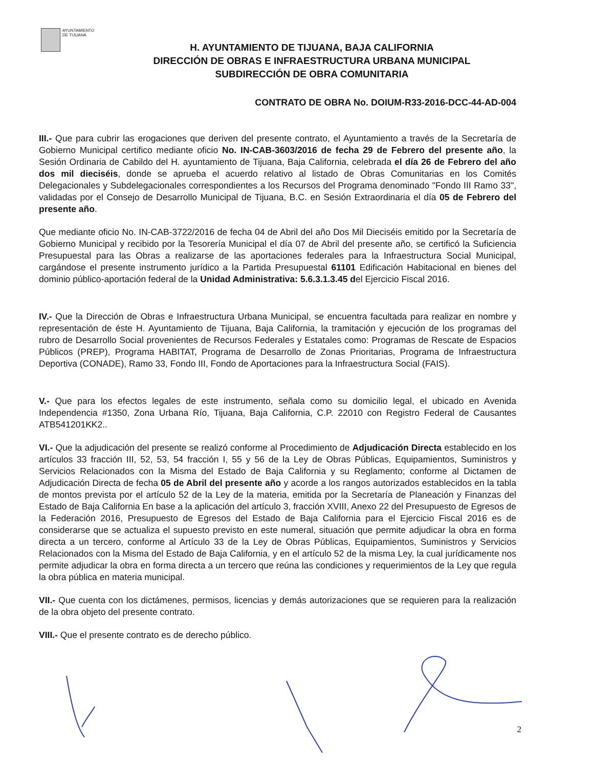AYUNTAMIENTO
DE TIJUANA
H. AYUNTAMIENTO DE TIJUANA, BAJA CALIFORNIA
DIRECCIÓN DE OBRAS E INFRAESTRUCTURA URBANA MUNICIPAL
SUBDIRECCIÓN DE OBRA COMUNITARIA
CONTRATO DE OBRA No. DOIUM-R33-2016-DCC-44-AD-004
III.- Que para cubrir las erogaciones que deriven del presente contrato, el Ayuntamiento a través de la Secretaría de Gobierno Municipal certifico mediante oficio No. IN-CAB-3603/2016 de fecha 29 de Febrero del presente año, la Sesión Ordinaria de Cabildo del H. ayuntamiento de Tijuana, Baja California, celebrada el día 26 de Febrero del año dos mil dieciséis, donde se aprueba el acuerdo relativo al listado de Obras Comunitarias en los Comités Delegacionales y Subdelegacionales correspondientes a los Recursos del Programa denominado "Fondo III Ramo 33", validadas por el Consejo de Desarrollo Municipal de Tijuana, B.C. en Sesión Extraordinaria el día 05 de Febrero del presente año.
Que mediante oficio No. IN-CAB-3722/2016 de fecha 04 de Abril del año Dos Mil Dieciséis emitido por la Secretaría de Gobierno Municipal y recibido por la Tesorería Municipal el día 07 de Abril del presente año, se certificó la Suficiencia Presupuestal para las Obras a realizarse de las aportaciones federales para la Infraestructura Social Municipal, cargándose el presente instrumento jurídico a la Partida Presupuestal 61101 Edificación Habitacional en bienes del dominio público-aportación federal de la Unidad Administrativa: 5.6.3.1.3.45 del Ejercicio Fiscal 2016.
IV.- Que la Dirección de Obras e Infraestructura Urbana Municipal, se encuentra facultada para realizar en nombre y representación de éste H. Ayuntamiento de Tijuana, Baja California, la tramitación y ejecución de los programas del rubro de Desarrollo Social provenientes de Recursos Federales y Estatales como: Programas de Rescate de Espacios Públicos (PREP), Programa HABITAT, Programa de Desarrollo de Zonas Prioritarias, Programa de Infraestructura Deportiva (CONADE), Ramo 33, Fondo III, Fondo de Aportaciones para la Infraestructura Social (FAIS).
V.- Que para los efectos legales de este instrumento, señala como su domicilio legal, el ubicado en Avenida Independencia #1350, Zona Urbana Río, Tijuana, Baja California, C.P. 22010 con Registro Federal de Causantes ATB541201KK2..
VI.- Que la adjudicación del presente se realizó conforme al Procedimiento de Adjudicación Directa establecido en los artículos 33 fracción III, 52, 53, 54 fracción I, 55 y 56 de la Ley de Obras Públicas, Equipamientos, Suministros y Servicios Relacionados con la Misma del Estado de Baja California y su Reglamento; conforme al Dictamen de Adjudicación Directa de fecha 05 de Abril del presente año y acorde a los rangos autorizados establecidos en la tabla de montos prevista por el artículo 52 de la Ley de la materia, emitida por la Secretaría de Planeación y Finanzas del Estado de Baja California En base a la aplicación del artículo 3, fracción XVIII, Anexo 22 del Presupuesto de Egresos de la Federación 2016, Presupuesto de Egresos del Estado de Baja California para el Ejercicio Fiscal 2016 es de considerarse que se actualiza el supuesto previsto en este numeral, situación que permite adjudicar la obra en forma directa a un tercero, conforme al Artículo 33 de la Ley de Obras Públicas, Equipamientos, Suministros y Servicios Relacionados con la Misma del Estado de Baja California, y en el artículo 52 de la misma Ley, la cual jurídicamente nos permite adjudicar la obra en forma directa a un tercero que reúna las condiciones y requerimientos de la Ley que regula la obra pública en materia municipal.
VII.- Que cuenta con los dictámenes, permisos, licencias y demás autorizaciones que se requieren para la realización de la obra objeto del presente contrato.
VIII.- Que el presente contrato es de derecho público.
2